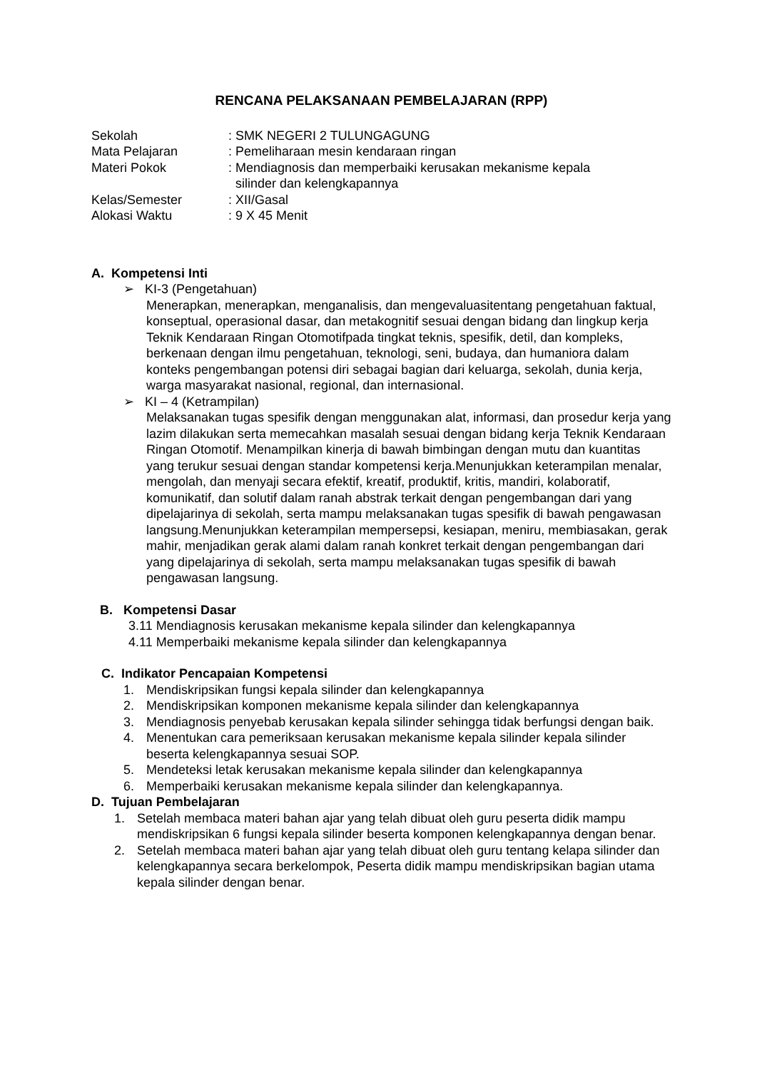RENCANA PELAKSANAAN PEMBELAJARAN (RPP)
| Sekolah | : SMK NEGERI 2 TULUNGAGUNG |
| Mata Pelajaran | : Pemeliharaan mesin kendaraan ringan |
| Materi Pokok | : Mendiagnosis dan memperbaiki kerusakan mekanisme kepala silinder dan kelengkapannya |
| Kelas/Semester | : XII/Gasal |
| Alokasi Waktu | : 9 X 45 Menit |
A. Kompetensi Inti
➢ KI-3 (Pengetahuan)
Menerapkan, menerapkan, menganalisis, dan mengevaluasitentang pengetahuan faktual, konseptual, operasional dasar, dan metakognitif sesuai dengan bidang dan lingkup kerja Teknik Kendaraan Ringan Otomotifpada tingkat teknis, spesifik, detil, dan kompleks, berkenaan dengan ilmu pengetahuan, teknologi, seni, budaya, dan humaniora dalam konteks pengembangan potensi diri sebagai bagian dari keluarga, sekolah, dunia kerja, warga masyarakat nasional, regional, dan internasional.
➢ KI – 4 (Ketrampilan)
Melaksanakan tugas spesifik dengan menggunakan alat, informasi, dan prosedur kerja yang lazim dilakukan serta memecahkan masalah sesuai dengan bidang kerja Teknik Kendaraan Ringan Otomotif. Menampilkan kinerja di bawah bimbingan dengan mutu dan kuantitas yang terukur sesuai dengan standar kompetensi kerja.Menunjukkan keterampilan menalar, mengolah, dan menyaji secara efektif, kreatif, produktif, kritis, mandiri, kolaboratif, komunikatif, dan solutif dalam ranah abstrak terkait dengan pengembangan dari yang dipelajarinya di sekolah, serta mampu melaksanakan tugas spesifik di bawah pengawasan langsung.Menunjukkan keterampilan mempersepsi, kesiapan, meniru, membiasakan, gerak mahir, menjadikan gerak alami dalam ranah konkret terkait dengan pengembangan dari yang dipelajarinya di sekolah, serta mampu melaksanakan tugas spesifik di bawah pengawasan langsung.
B. Kompetensi Dasar
3.11 Mendiagnosis kerusakan mekanisme kepala silinder dan kelengkapannya
4.11 Memperbaiki mekanisme kepala silinder dan kelengkapannya
C. Indikator Pencapaian Kompetensi
1. Mendiskripsikan fungsi kepala silinder dan kelengkapannya
2. Mendiskripsikan komponen mekanisme kepala silinder dan kelengkapannya
3. Mendiagnosis penyebab kerusakan kepala silinder sehingga tidak berfungsi dengan baik.
4. Menentukan cara pemeriksaan kerusakan mekanisme kepala silinder kepala silinder beserta kelengkapannya sesuai SOP.
5. Mendeteksi letak kerusakan mekanisme kepala silinder dan kelengkapannya
6. Memperbaiki kerusakan mekanisme kepala silinder dan kelengkapannya.
D. Tujuan Pembelajaran
1. Setelah membaca materi bahan ajar yang telah dibuat oleh guru peserta didik mampu mendiskripsikan 6 fungsi kepala silinder beserta komponen kelengkapannya dengan benar.
2. Setelah membaca materi bahan ajar yang telah dibuat oleh guru tentang kelapa silinder dan kelengkapannya secara berkelompok, Peserta didik mampu mendiskripsikan bagian utama kepala silinder dengan benar.